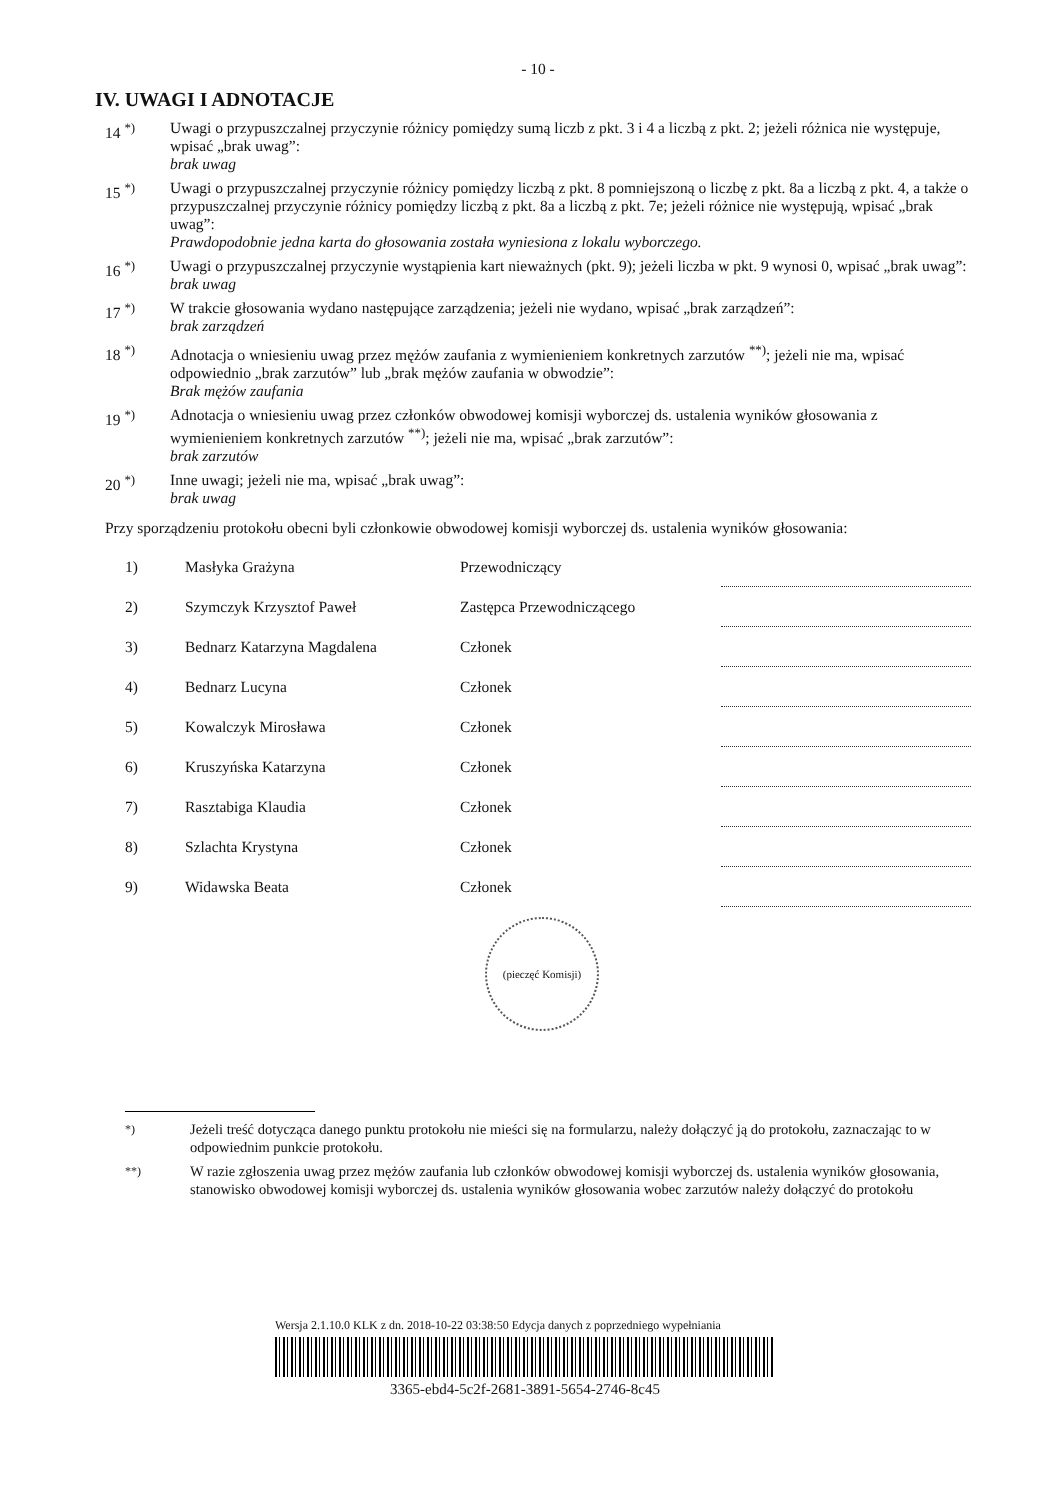- 10 -
IV. UWAGI I ADNOTACJE
14 <sup>*)</sup> Uwagi o przypuszczalnej przyczynie różnicy pomiędzy sumą liczb z pkt. 3 i 4 a liczbą z pkt. 2; jeżeli różnica nie występuje, wpisać „brak uwag”:
brak uwag
15 <sup>*)</sup> Uwagi o przypuszczalnej przyczynie różnicy pomiędzy liczbą z pkt. 8 pomniejszoną o liczbę z pkt. 8a a liczbą z pkt. 4, a także o przypuszczalnej przyczynie różnicy pomiędzy liczbą z pkt. 8a a liczbą z pkt. 7e; jeżeli różnice nie występują, wpisać „brak uwag”:
Prawdopodobnie jedna karta do głosowania została wyniesiona z lokalu wyborczego.
16 <sup>*)</sup> Uwagi o przypuszczalnej przyczynie wystąpienia kart nieważnych (pkt. 9); jeżeli liczba w pkt. 9 wynosi 0, wpisać „brak uwag”:
brak uwag
17 <sup>*)</sup> W trakcie głosowania wydano następujące zarządzenia; jeżeli nie wydano, wpisać „brak zarządzeń”:
brak zarządzeń
18 <sup>*)</sup> Adnotacja o wniesieniu uwag przez mężów zaufania z wymienieniem konkretnych zarzutów <sup>**)</sup>; jeżeli nie ma, wpisać odpowiednio „brak zarzutów” lub „brak mężów zaufania w obwodzie”:
Brak mężów zaufania
19 <sup>*)</sup> Adnotacja o wniesieniu uwag przez członków obwodowej komisji wyborczej ds. ustalenia wyników głosowania z wymienieniem konkretnych zarzutów <sup>**)</sup>; jeżeli nie ma, wpisać „brak zarzutów”:
brak zarzutów
20 <sup>*)</sup> Inne uwagi; jeżeli nie ma, wpisać „brak uwag”:
brak uwag
Przy sporządzeniu protokołu obecni byli członkowie obwodowej komisji wyborczej ds. ustalenia wyników głosowania:
| 1) | Masłyka Grażyna | Przewodniczący | |
| 2) | Szymczyk Krzysztof Paweł | Zastępca Przewodniczącego | |
| 3) | Bednarz Katarzyna Magdalena | Członek | |
| 4) | Bednarz Lucyna | Członek | |
| 5) | Kowalczyk Mirosława | Członek | |
| 6) | Kruszyńska Katarzyna | Członek | |
| 7) | Rasztabiga Klaudia | Członek | |
| 8) | Szlachta Krystyna | Członek | |
| 9) | Widawska Beata | Członek | |
(pieczęć Komisji)
<sup>*)</sup> Jeżeli treść dotycząca danego punktu protokołu nie mieści się na formularzu, należy dołączyć ją do protokołu, zaznaczając to w odpowiednim punkcie protokołu.
<sup>**)</sup> W razie zgłoszenia uwag przez mężów zaufania lub członków obwodowej komisji wyborczej ds. ustalenia wyników głosowania, stanowisko obwodowej komisji wyborczej ds. ustalenia wyników głosowania wobec zarzutów należy dołączyć do protokołu
Wersja 2.1.10.0 KLK z dn. 2018-10-22 03:38:50 Edycja danych z poprzedniego wypełniania
3365-ebd4-5c2f-2681-3891-5654-2746-8c45